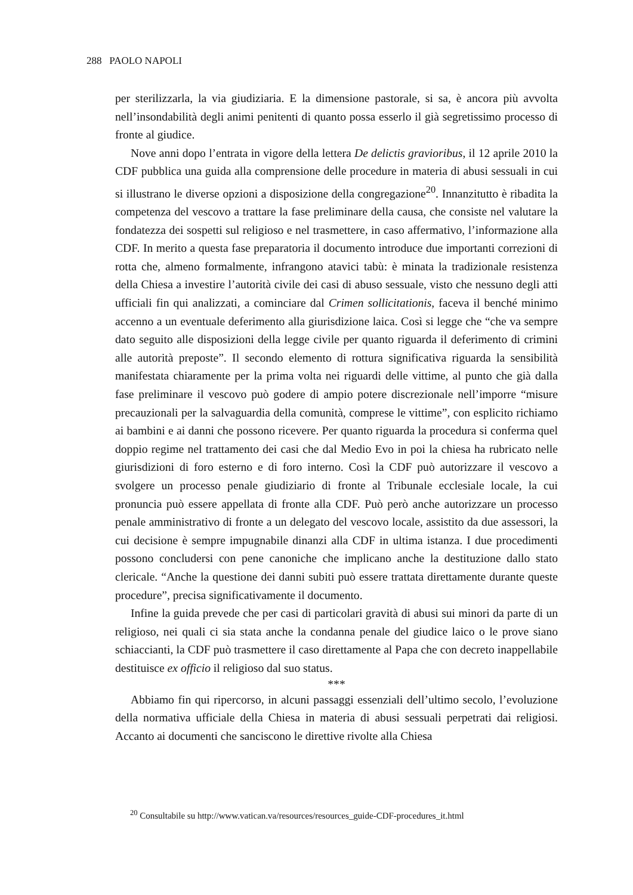288 PAOLO NAPOLI
per sterilizzarla, la via giudiziaria. E la dimensione pastorale, si sa, è ancora più avvolta nell’insondabilità degli animi penitenti di quanto possa esserlo il già segretissimo processo di fronte al giudice.
Nove anni dopo l’entrata in vigore della lettera De delictis gravioribus, il 12 aprile 2010 la CDF pubblica una guida alla comprensione delle procedure in materia di abusi sessuali in cui si illustrano le diverse opzioni a disposizione della congregazione<sup>20</sup>. Innanzitutto è ribadita la competenza del vescovo a trattare la fase preliminare della causa, che consiste nel valutare la fondatezza dei sospetti sul religioso e nel trasmettere, in caso affermativo, l’informazione alla CDF. In merito a questa fase preparatoria il documento introduce due importanti correzioni di rotta che, almeno formalmente, infrangono atavici tabù: è minata la tradizionale resistenza della Chiesa a investire l’autorità civile dei casi di abuso sessuale, visto che nessuno degli atti ufficiali fin qui analizzati, a cominciare dal Crimen sollicitationis, faceva il benché minimo accenno a un eventuale deferimento alla giurisdizione laica. Così si legge che “che va sempre dato seguito alle disposizioni della legge civile per quanto riguarda il deferimento di crimini alle autorità preposte”. Il secondo elemento di rottura significativa riguarda la sensibilità manifestata chiaramente per la prima volta nei riguardi delle vittime, al punto che già dalla fase preliminare il vescovo può godere di ampio potere discrezionale nell’imporre “misure precauzionali per la salvaguardia della comunità, comprese le vittime”, con esplicito richiamo ai bambini e ai danni che possono ricevere. Per quanto riguarda la procedura si conferma quel doppio regime nel trattamento dei casi che dal Medio Evo in poi la chiesa ha rubricato nelle giurisdizioni di foro esterno e di foro interno. Così la CDF può autorizzare il vescovo a svolgere un processo penale giudiziario di fronte al Tribunale ecclesiale locale, la cui pronuncia può essere appellata di fronte alla CDF. Può però anche autorizzare un processo penale amministrativo di fronte a un delegato del vescovo locale, assistito da due assessori, la cui decisione è sempre impugnabile dinanzi alla CDF in ultima istanza. I due procedimenti possono concludersi con pene canoniche che implicano anche la destituzione dallo stato clericale. “Anche la questione dei danni subiti può essere trattata direttamente durante queste procedure”, precisa significativamente il documento.
Infine la guida prevede che per casi di particolari gravità di abusi sui minori da parte di un religioso, nei quali ci sia stata anche la condanna penale del giudice laico o le prove siano schiaccianti, la CDF può trasmettere il caso direttamente al Papa che con decreto inappellabile destituisce ex officio il religioso dal suo status.
***
Abbiamo fin qui ripercorso, in alcuni passaggi essenziali dell’ultimo secolo, l’evoluzione della normativa ufficiale della Chiesa in materia di abusi sessuali perpetrati dai religiosi. Accanto ai documenti che sanciscono le direttive rivolte alla Chiesa
<sup>20</sup> Consultabile su http://www.vatican.va/resources/resources_guide-CDF-procedures_it.html